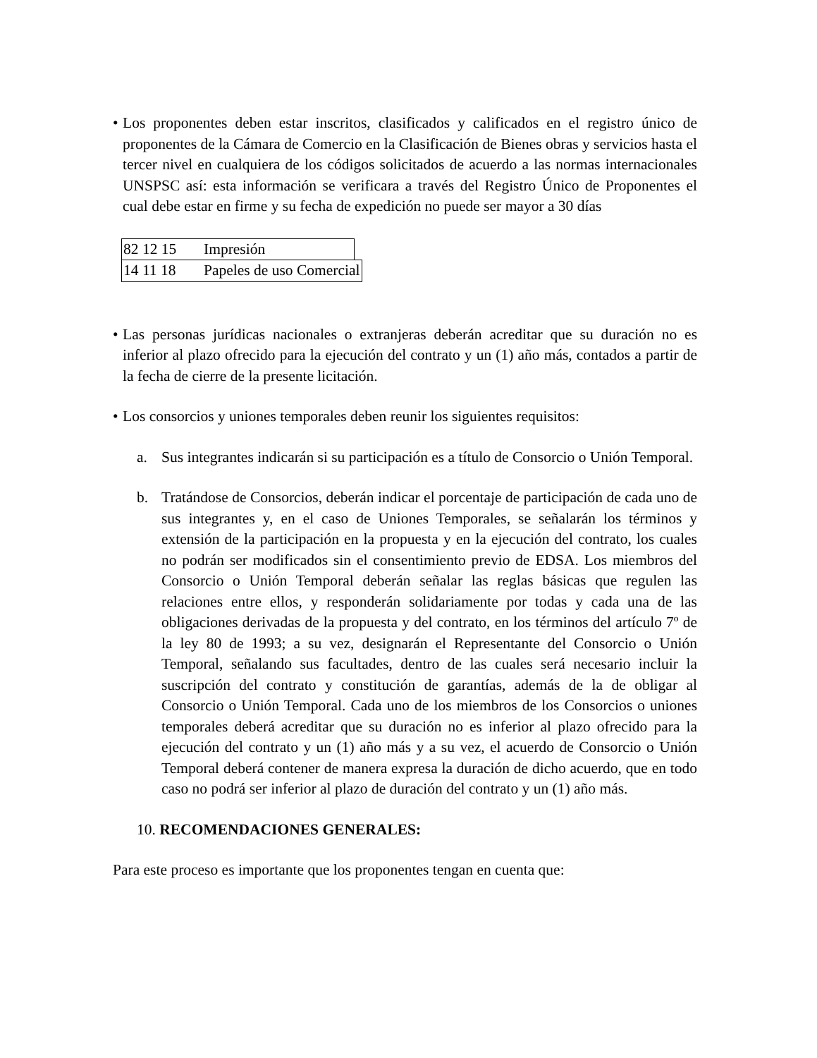• Los proponentes deben estar inscritos, clasificados y calificados en el registro único de proponentes de la Cámara de Comercio en la Clasificación de Bienes obras y servicios hasta el tercer nivel en cualquiera de los códigos solicitados de acuerdo a las normas internacionales UNSPSC así: esta información se verificara a través del Registro Único de Proponentes el cual debe estar en firme y su fecha de expedición no puede ser mayor a 30 días
| 82 12 15 | Impresión | |
| 14 11 18 | Papeles de uso Comercial | |
• Las personas jurídicas nacionales o extranjeras deberán acreditar que su duración no es inferior al plazo ofrecido para la ejecución del contrato y un (1) año más, contados a partir de la fecha de cierre de la presente licitación.
• Los consorcios y uniones temporales deben reunir los siguientes requisitos:
a. Sus integrantes indicarán si su participación es a título de Consorcio o Unión Temporal.
b. Tratándose de Consorcios, deberán indicar el porcentaje de participación de cada uno de sus integrantes y, en el caso de Uniones Temporales, se señalarán los términos y extensión de la participación en la propuesta y en la ejecución del contrato, los cuales no podrán ser modificados sin el consentimiento previo de EDSA. Los miembros del Consorcio o Unión Temporal deberán señalar las reglas básicas que regulen las relaciones entre ellos, y responderán solidariamente por todas y cada una de las obligaciones derivadas de la propuesta y del contrato, en los términos del artículo 7º de la ley 80 de 1993; a su vez, designarán el Representante del Consorcio o Unión Temporal, señalando sus facultades, dentro de las cuales será necesario incluir la suscripción del contrato y constitución de garantías, además de la de obligar al Consorcio o Unión Temporal. Cada uno de los miembros de los Consorcios o uniones temporales deberá acreditar que su duración no es inferior al plazo ofrecido para la ejecución del contrato y un (1) año más y a su vez, el acuerdo de Consorcio o Unión Temporal deberá contener de manera expresa la duración de dicho acuerdo, que en todo caso no podrá ser inferior al plazo de duración del contrato y un (1) año más.
10. RECOMENDACIONES GENERALES:
Para este proceso es importante que los proponentes tengan en cuenta que: